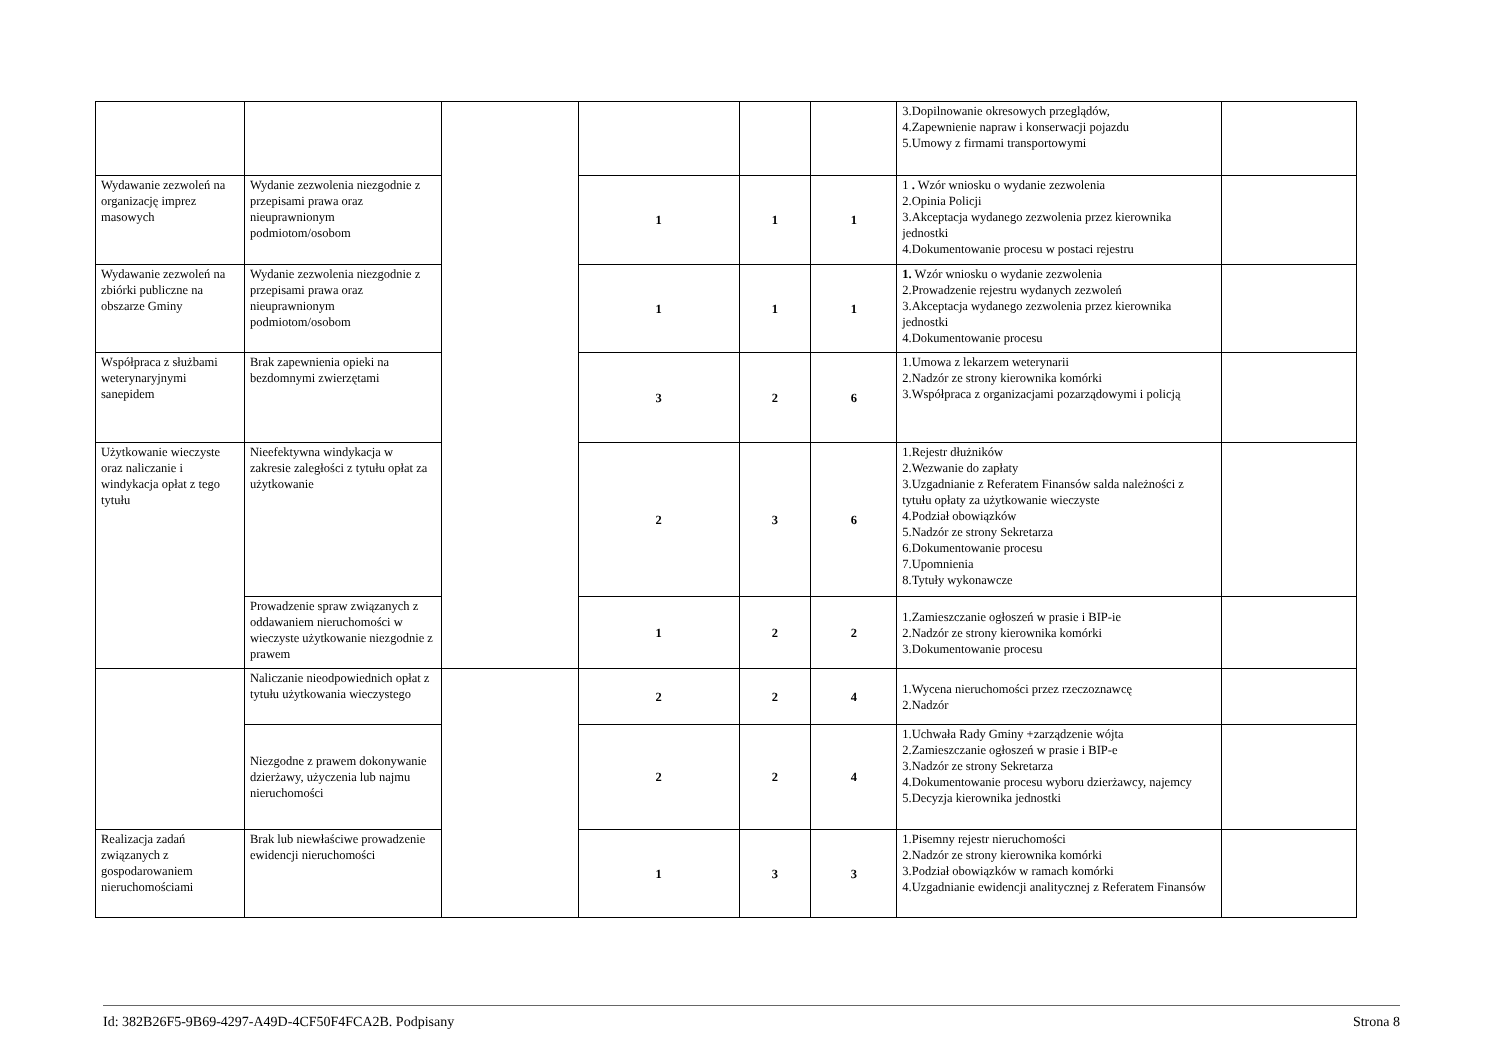| | | | | | | 3.Dopilnowanie okresowych przeglądów, 4.Zapewnienie napraw i konserwacji pojazdu 5.Umowy z firmami transportowymi | |
| Wydawanie zezwoleń na organizację imprez masowych | Wydanie zezwolenia niezgodnie z przepisami prawa oraz nieuprawnionym podmiotom/osobom | | 1 | 1 | 1 | 1 . Wzór wniosku o wydanie zezwolenia 2.Opinia Policji 3.Akceptacja wydanego zezwolenia przez kierownika jednostki 4.Dokumentowanie procesu w postaci rejestru | |
| Wydawanie zezwoleń na zbiórki publiczne na obszarze Gminy | Wydanie zezwolenia niezgodnie z przepisami prawa oraz nieuprawnionym podmiotom/osobom | | 1 | 1 | 1 | 1. Wzór wniosku o wydanie zezwolenia 2.Prowadzenie rejestru wydanych zezwoleń 3.Akceptacja wydanego zezwolenia przez kierownika jednostki 4.Dokumentowanie procesu | |
| Współpraca z służbami weterynaryjnymi sanepidem | Brak zapewnienia opieki na bezdomnymi zwierzętami | | 3 | 2 | 6 | 1.Umowa z lekarzem weterynarii 2.Nadzór ze strony kierownika komórki 3.Współpraca z organizacjami pozarządowymi i policją | |
| Użytkowanie wieczyste oraz naliczanie i windykacja opłat z tego tytułu | Nieefektywna windykacja w zakresie zaległości z tytułu opłat za użytkowanie | | 2 | 3 | 6 | 1.Rejestr dłużników 2.Wezwanie do zapłaty 3.Uzgadnianie z Referatem Finansów salda należności z tytułu opłaty za użytkowanie wieczyste 4.Podział obowiązków 5.Nadzór ze strony Sekretarza 6.Dokumentowanie procesu 7.Upomnienia 8.Tytuły wykonawcze | |
| | Prowadzenie spraw związanych z oddawaniem nieruchomości w wieczyste użytkowanie niezgodnie z prawem | | 1 | 2 | 2 | 1.Zamieszczanie ogłoszeń w prasie i BIP-ie 2.Nadzór ze strony kierownika komórki 3.Dokumentowanie procesu | |
| | Naliczanie nieodpowiednich opłat z tytułu użytkowania wieczystego | | 2 | 2 | 4 | 1.Wycena nieruchomości przez rzeczoznawcę 2.Nadzór | |
| | Niezgodne z prawem dokonywanie dzierżawy, użyczenia lub najmu nieruchomości | | 2 | 2 | 4 | 1.Uchwała Rady Gminy +zarządzenie wójta 2.Zamieszczanie ogłoszeń w prasie i BIP-e 3.Nadzór ze strony Sekretarza 4.Dokumentowanie procesu wyboru dzierżawcy, najemcy 5.Decyzja kierownika jednostki | |
| Realizacja zadań związanych z gospodarowaniem nieruchomościami | Brak lub niewłaściwe prowadzenie ewidencji nieruchomości | | 1 | 3 | 3 | 1.Pisemny rejestr nieruchomości 2.Nadzór ze strony kierownika komórki 3.Podział obowiązków w ramach komórki 4.Uzgadnianie ewidencji analitycznej z Referatem Finansów | |
Id: 382B26F5-9B69-4297-A49D-4CF50F4FCA2B. Podpisany Strona 8